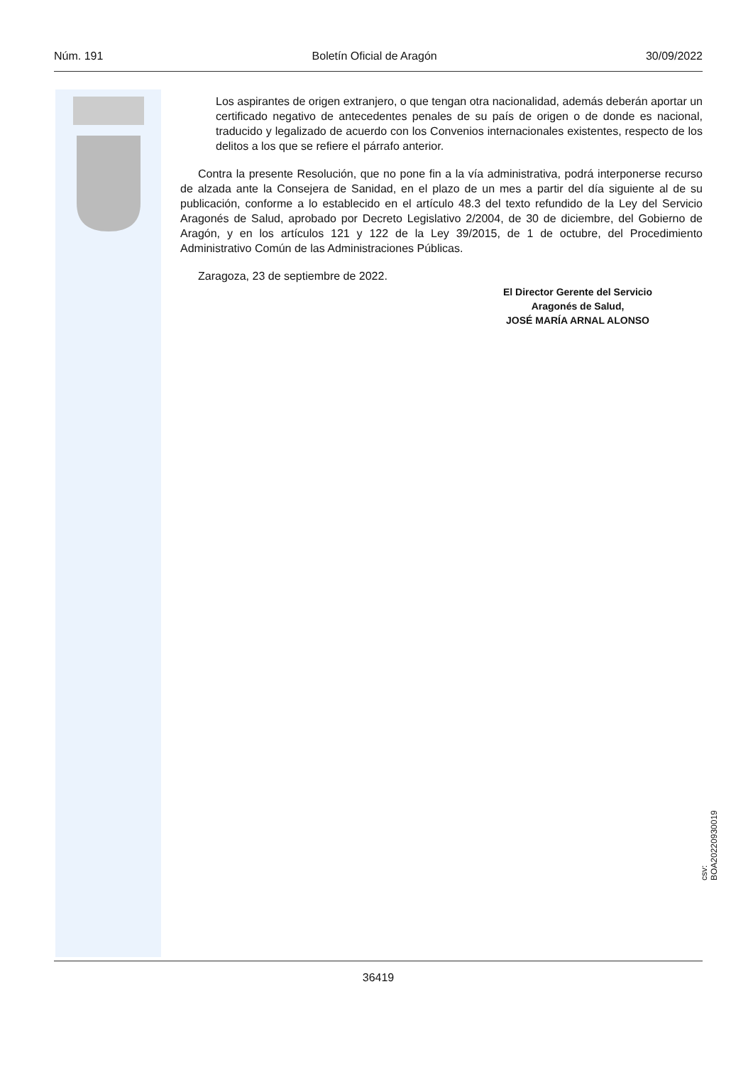Núm. 191 Boletín Oficial de Aragón 30/09/2022
Los aspirantes de origen extranjero, o que tengan otra nacionalidad, además deberán aportar un certificado negativo de antecedentes penales de su país de origen o de donde es nacional, traducido y legalizado de acuerdo con los Convenios internacionales existentes, respecto de los delitos a los que se refiere el párrafo anterior.
Contra la presente Resolución, que no pone fin a la vía administrativa, podrá interponerse recurso de alzada ante la Consejera de Sanidad, en el plazo de un mes a partir del día siguiente al de su publicación, conforme a lo establecido en el artículo 48.3 del texto refundido de la Ley del Servicio Aragonés de Salud, aprobado por Decreto Legislativo 2/2004, de 30 de diciembre, del Gobierno de Aragón, y en los artículos 121 y 122 de la Ley 39/2015, de 1 de octubre, del Procedimiento Administrativo Común de las Administraciones Públicas.
Zaragoza, 23 de septiembre de 2022.
El Director Gerente del Servicio
Aragonés de Salud,
JOSÉ MARÍA ARNAL ALONSO
csv: BOA20220930019
36419